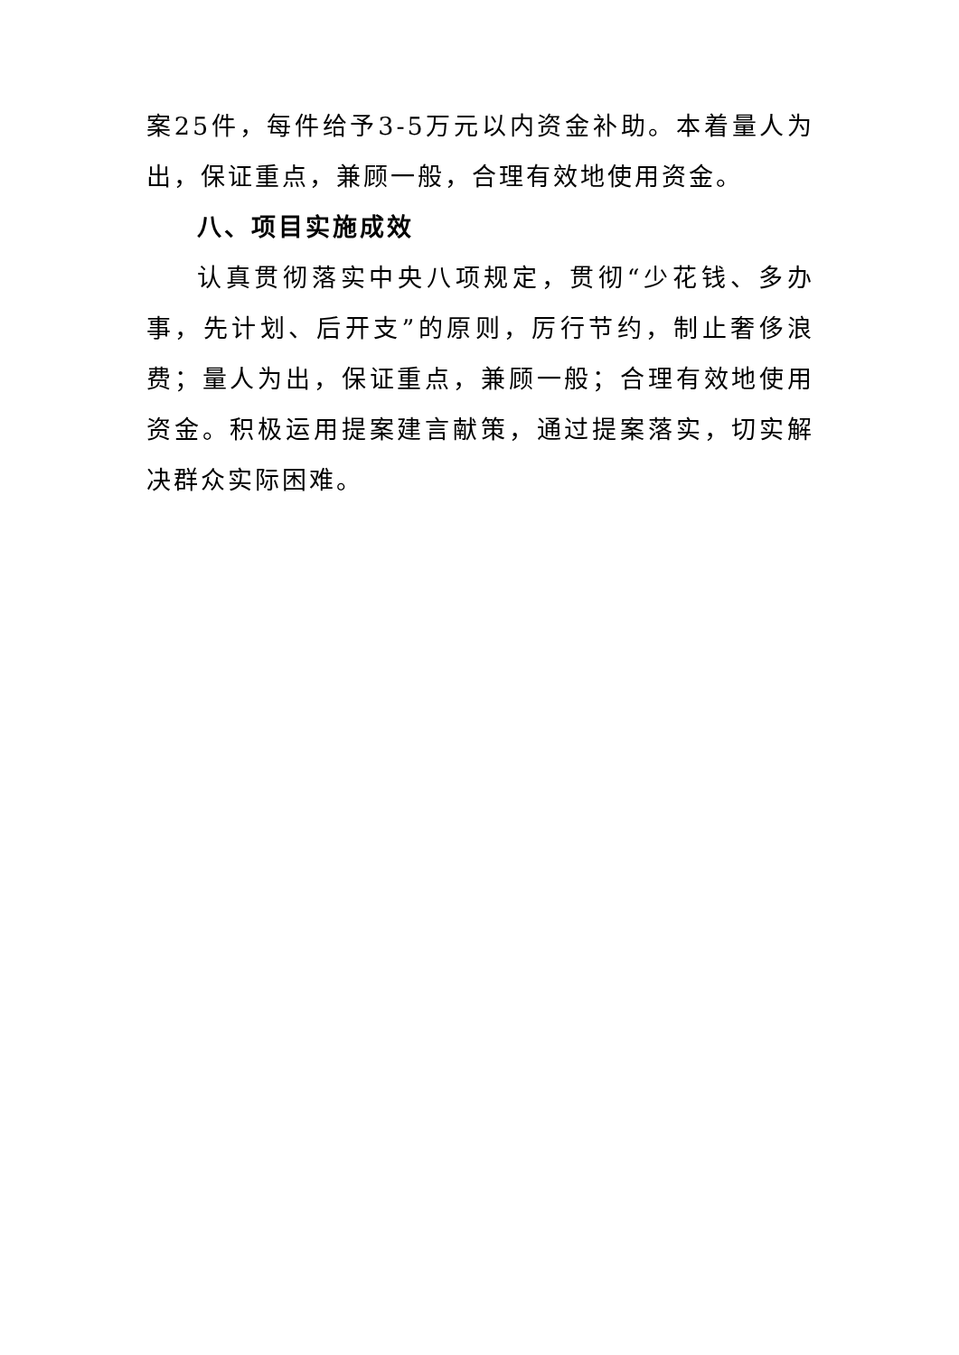案25件，每件给予3-5万元以内资金补助。本着量人为出，保证重点，兼顾一般，合理有效地使用资金。
八、项目实施成效
认真贯彻落实中央八项规定，贯彻“少花钱、多办事，先计划、后开支”的原则，厉行节约，制止奢侈浪费；量人为出，保证重点，兼顾一般；合理有效地使用资金。积极运用提案建言献策，通过提案落实，切实解决群众实际困难。